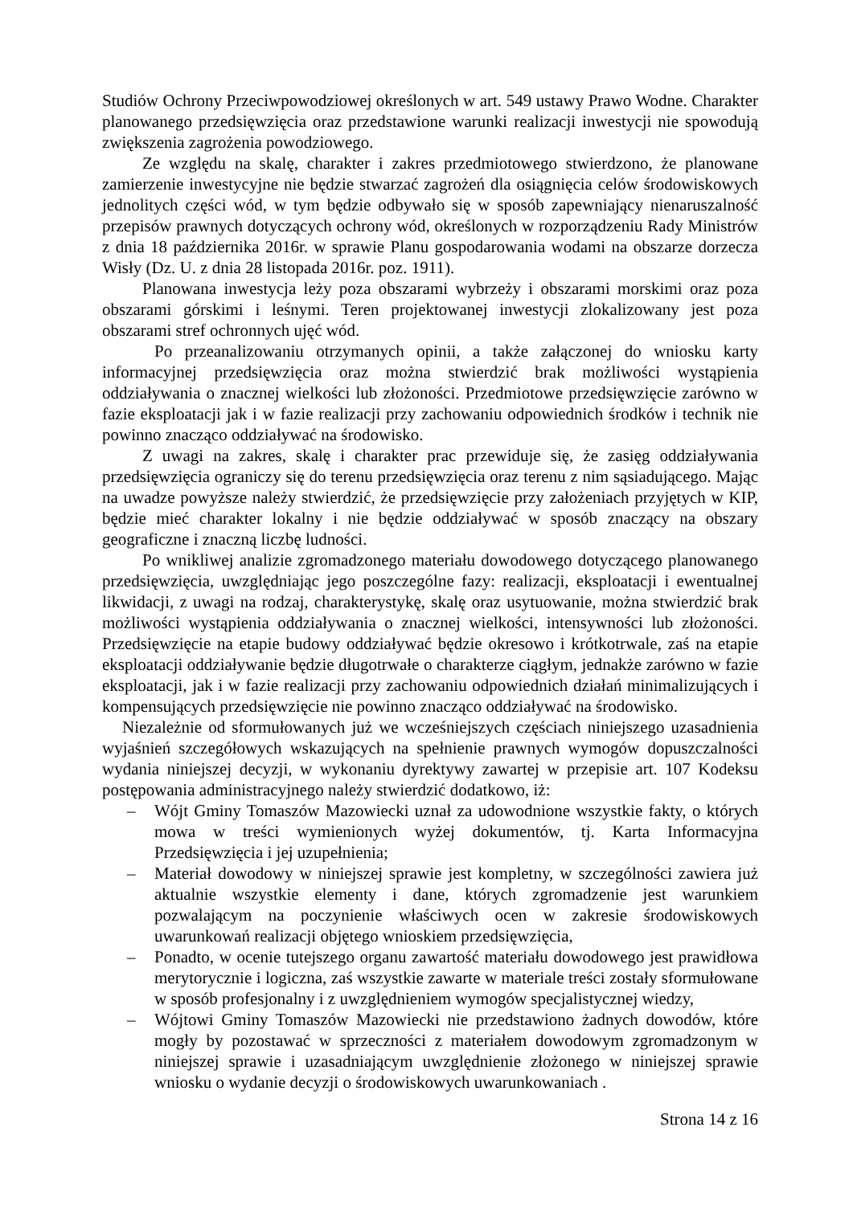Studiów Ochrony Przeciwpowodziowej określonych w art. 549 ustawy Prawo Wodne. Charakter planowanego przedsięwzięcia oraz przedstawione warunki realizacji inwestycji nie spowodują zwiększenia zagrożenia powodziowego.
Ze względu na skalę, charakter i zakres przedmiotowego stwierdzono, że planowane zamierzenie inwestycyjne nie będzie stwarzać zagrożeń dla osiągnięcia celów środowiskowych jednolitych części wód, w tym będzie odbywało się w sposób zapewniający nienaruszalność przepisów prawnych dotyczących ochrony wód, określonych w rozporządzeniu Rady Ministrów z dnia 18 października 2016r. w sprawie Planu gospodarowania wodami na obszarze dorzecza Wisły (Dz. U. z dnia 28 listopada 2016r. poz. 1911).
Planowana inwestycja leży poza obszarami wybrzeży i obszarami morskimi oraz poza obszarami górskimi i leśnymi. Teren projektowanej inwestycji zlokalizowany jest poza obszarami stref ochronnych ujęć wód.
Po przeanalizowaniu otrzymanych opinii, a także załączonej do wniosku karty informacyjnej przedsięwzięcia oraz można stwierdzić brak możliwości wystąpienia oddziaływania o znacznej wielkości lub złożoności. Przedmiotowe przedsięwzięcie zarówno w fazie eksploatacji jak i w fazie realizacji przy zachowaniu odpowiednich środków i technik nie powinno znacząco oddziaływać na środowisko.
Z uwagi na zakres, skalę i charakter prac przewiduje się, że zasięg oddziaływania przedsięwzięcia ograniczy się do terenu przedsięwzięcia oraz terenu z nim sąsiadującego. Mając na uwadze powyższe należy stwierdzić, że przedsięwzięcie przy założeniach przyjętych w KIP, będzie mieć charakter lokalny i nie będzie oddziaływać w sposób znaczący na obszary geograficzne i znaczną liczbę ludności.
Po wnikliwej analizie zgromadzonego materiału dowodowego dotyczącego planowanego przedsięwzięcia, uwzględniając jego poszczególne fazy: realizacji, eksploatacji i ewentualnej likwidacji, z uwagi na rodzaj, charakterystykę, skalę oraz usytuowanie, można stwierdzić brak możliwości wystąpienia oddziaływania o znacznej wielkości, intensywności lub złożoności. Przedsięwzięcie na etapie budowy oddziaływać będzie okresowo i krótkotrwale, zaś na etapie eksploatacji oddziaływanie będzie długotrwałe o charakterze ciągłym, jednakże zarówno w fazie eksploatacji, jak i w fazie realizacji przy zachowaniu odpowiednich działań minimalizujących i kompensujących przedsięwzięcie nie powinno znacząco oddziaływać na środowisko.
Niezależnie od sformułowanych już we wcześniejszych częściach niniejszego uzasadnienia wyjaśnień szczegółowych wskazujących na spełnienie prawnych wymogów dopuszczalności wydania niniejszej decyzji, w wykonaniu dyrektywy zawartej w przepisie art. 107 Kodeksu postępowania administracyjnego należy stwierdzić dodatkowo, iż:
– Wójt Gminy Tomaszów Mazowiecki uznał za udowodnione wszystkie fakty, o których mowa w treści wymienionych wyżej dokumentów, tj. Karta Informacyjna Przedsięwzięcia i jej uzupełnienia;
– Materiał dowodowy w niniejszej sprawie jest kompletny, w szczególności zawiera już aktualnie wszystkie elementy i dane, których zgromadzenie jest warunkiem pozwalającym na poczynienie właściwych ocen w zakresie środowiskowych uwarunkowań realizacji objętego wnioskiem przedsięwzięcia,
– Ponadto, w ocenie tutejszego organu zawartość materiału dowodowego jest prawidłowa merytorycznie i logiczna, zaś wszystkie zawarte w materiale treści zostały sformułowane w sposób profesjonalny i z uwzględnieniem wymogów specjalistycznej wiedzy,
– Wójtowi Gminy Tomaszów Mazowiecki nie przedstawiono żadnych dowodów, które mogły by pozostawać w sprzeczności z materiałem dowodowym zgromadzonym w niniejszej sprawie i uzasadniającym uwzględnienie złożonego w niniejszej sprawie wniosku o wydanie decyzji o środowiskowych uwarunkowaniach .
Strona 14 z 16